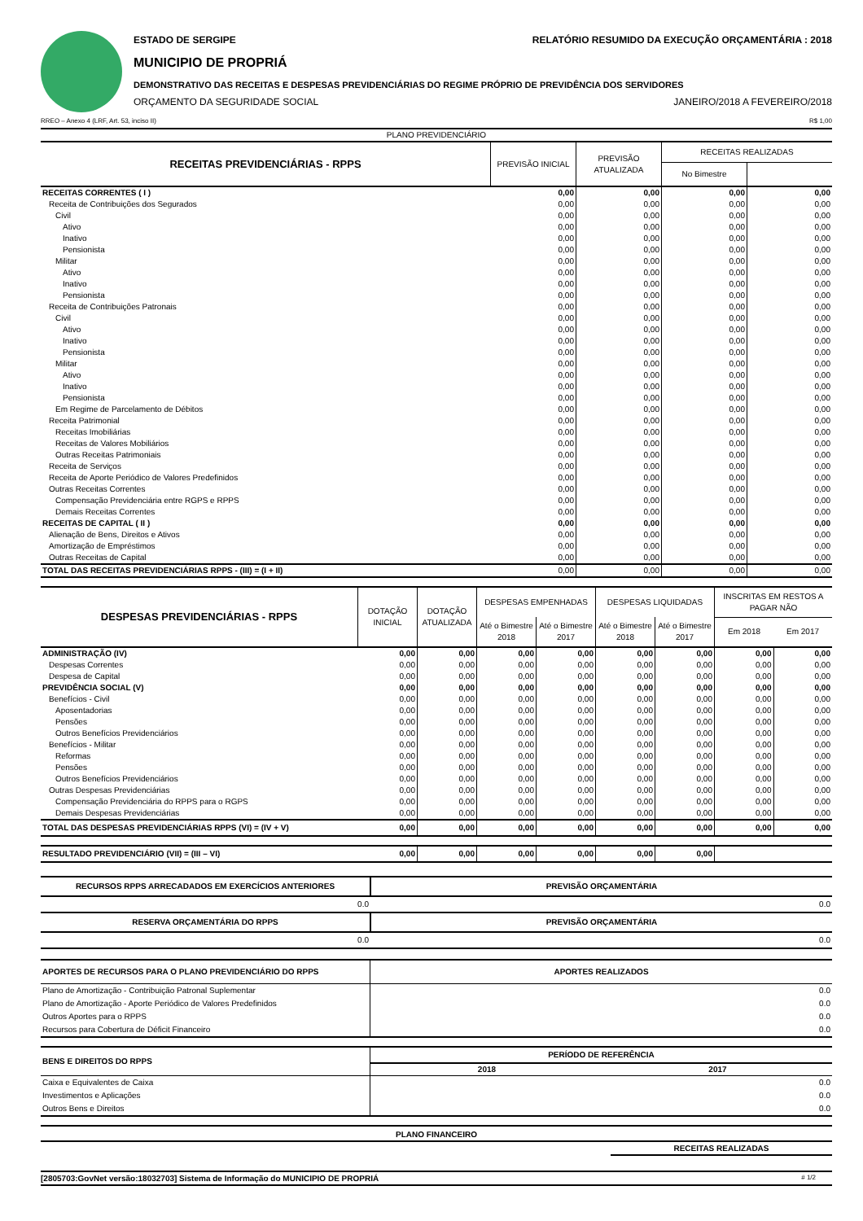ESTADO DE SERGIPE RELATÓRIO RESUMIDO DA EXECUÇÃO ORÇAMENTÁRIA : 2018
MUNICIPIO DE PROPRIÁ
DEMONSTRATIVO DAS RECEITAS E DESPESAS PREVIDENCIÁRIAS DO REGIME PRÓPRIO DE PREVIDÊNCIA DOS SERVIDORES
ORÇAMENTO DA SEGURIDADE SOCIAL JANEIRO/2018 A FEVEREIRO/2018
RREO – Anexo 4 (LRF, Art. 53, inciso II) R$ 1,00
| PLANO PREVIDENCIÁRIO | | | | |
| RECEITAS PREVIDENCIÁRIAS - RPPS | PREVISÃO INICIAL | PREVISÃO ATUALIZADA | RECEITAS REALIZADAS | |
| | | | No Bimestre | |
| RECEITAS CORRENTES ( I ) | 0,00 | 0,00 | 0,00 | 0,00 |
| Receita de Contribuições dos Segurados | 0,00 | 0,00 | 0,00 | 0,00 |
| Civil | 0,00 | 0,00 | 0,00 | 0,00 |
| Ativo | 0,00 | 0,00 | 0,00 | 0,00 |
| Inativo | 0,00 | 0,00 | 0,00 | 0,00 |
| Pensionista | 0,00 | 0,00 | 0,00 | 0,00 |
| Militar | 0,00 | 0,00 | 0,00 | 0,00 |
| Ativo | 0,00 | 0,00 | 0,00 | 0,00 |
| Inativo | 0,00 | 0,00 | 0,00 | 0,00 |
| Pensionista | 0,00 | 0,00 | 0,00 | 0,00 |
| Receita de Contribuições Patronais | 0,00 | 0,00 | 0,00 | 0,00 |
| Civil | 0,00 | 0,00 | 0,00 | 0,00 |
| Ativo | 0,00 | 0,00 | 0,00 | 0,00 |
| Inativo | 0,00 | 0,00 | 0,00 | 0,00 |
| Pensionista | 0,00 | 0,00 | 0,00 | 0,00 |
| Militar | 0,00 | 0,00 | 0,00 | 0,00 |
| Ativo | 0,00 | 0,00 | 0,00 | 0,00 |
| Inativo | 0,00 | 0,00 | 0,00 | 0,00 |
| Pensionista | 0,00 | 0,00 | 0,00 | 0,00 |
| Em Regime de Parcelamento de Débitos | 0,00 | 0,00 | 0,00 | 0,00 |
| Receita Patrimonial | 0,00 | 0,00 | 0,00 | 0,00 |
| Receitas Imobiliárias | 0,00 | 0,00 | 0,00 | 0,00 |
| Receitas de Valores Mobiliários | 0,00 | 0,00 | 0,00 | 0,00 |
| Outras Receitas Patrimoniais | 0,00 | 0,00 | 0,00 | 0,00 |
| Receita de Serviços | 0,00 | 0,00 | 0,00 | 0,00 |
| Receita de Aporte Periódico de Valores Predefinidos | 0,00 | 0,00 | 0,00 | 0,00 |
| Outras Receitas Correntes | 0,00 | 0,00 | 0,00 | 0,00 |
| Compensação Previdenciária entre RGPS e RPPS | 0,00 | 0,00 | 0,00 | 0,00 |
| Demais Receitas Correntes | 0,00 | 0,00 | 0,00 | 0,00 |
| RECEITAS DE CAPITAL ( II ) | 0,00 | 0,00 | 0,00 | 0,00 |
| Alienação de Bens, Direitos e Ativos | 0,00 | 0,00 | 0,00 | 0,00 |
| Amortização de Empréstimos | 0,00 | 0,00 | 0,00 | 0,00 |
| Outras Receitas de Capital | 0,00 | 0,00 | 0,00 | 0,00 |
| TOTAL DAS RECEITAS PREVIDENCIÁRIAS RPPS - (III) = (I + II) | 0,00 | 0,00 | 0,00 | 0,00 |
| DESPESAS PREVIDENCIÁRIAS - RPPS | DOTAÇÃO INICIAL | DOTAÇÃO ATUALIZADA | DESPESAS EMPENHADAS | | DESPESAS LIQUIDADAS | | INSCRITAS EM RESTOS A PAGAR NÃO | |
| --- | --- | --- | --- | --- | --- | --- | --- | --- |
| | | | Até o Bimestre 2018 | Até o Bimestre 2017 | Até o Bimestre 2018 | Até o Bimestre 2017 | Em 2018 | Em 2017 |
| ADMINISTRAÇÃO (IV) | 0,00 | 0,00 | 0,00 | 0,00 | 0,00 | 0,00 | 0,00 | 0,00 |
| Despesas Correntes | 0,00 | 0,00 | 0,00 | 0,00 | 0,00 | 0,00 | 0,00 | 0,00 |
| Despesa de Capital | 0,00 | 0,00 | 0,00 | 0,00 | 0,00 | 0,00 | 0,00 | 0,00 |
| PREVIDÊNCIA SOCIAL (V) | 0,00 | 0,00 | 0,00 | 0,00 | 0,00 | 0,00 | 0,00 | 0,00 |
| Benefícios - Civil | 0,00 | 0,00 | 0,00 | 0,00 | 0,00 | 0,00 | 0,00 | 0,00 |
| Aposentadorias | 0,00 | 0,00 | 0,00 | 0,00 | 0,00 | 0,00 | 0,00 | 0,00 |
| Pensões | 0,00 | 0,00 | 0,00 | 0,00 | 0,00 | 0,00 | 0,00 | 0,00 |
| Outros Benefícios Previdenciários | 0,00 | 0,00 | 0,00 | 0,00 | 0,00 | 0,00 | 0,00 | 0,00 |
| Benefícios - Militar | 0,00 | 0,00 | 0,00 | 0,00 | 0,00 | 0,00 | 0,00 | 0,00 |
| Reformas | 0,00 | 0,00 | 0,00 | 0,00 | 0,00 | 0,00 | 0,00 | 0,00 |
| Pensões | 0,00 | 0,00 | 0,00 | 0,00 | 0,00 | 0,00 | 0,00 | 0,00 |
| Outros Benefícios Previdenciários | 0,00 | 0,00 | 0,00 | 0,00 | 0,00 | 0,00 | 0,00 | 0,00 |
| Outras Despesas Previdenciárias | 0,00 | 0,00 | 0,00 | 0,00 | 0,00 | 0,00 | 0,00 | 0,00 |
| Compensação Previdenciária do RPPS para o RGPS | 0,00 | 0,00 | 0,00 | 0,00 | 0,00 | 0,00 | 0,00 | 0,00 |
| Demais Despesas Previdenciárias | 0,00 | 0,00 | 0,00 | 0,00 | 0,00 | 0,00 | 0,00 | 0,00 |
| TOTAL DAS DESPESAS PREVIDENCIÁRIAS RPPS (VI) = (IV + V) | 0,00 | 0,00 | 0,00 | 0,00 | 0,00 | 0,00 | 0,00 | 0,00 |
| RESULTADO PREVIDENCIÁRIO (VII) = (III – VI) | 0,00 | 0,00 | 0,00 | 0,00 | 0,00 | 0,00 | | |
| RECURSOS RPPS ARRECADADOS EM EXERCÍCIOS ANTERIORES | PREVISÃO ORÇAMENTÁRIA |
| 0.0 | 0.0 |
| RESERVA ORÇAMENTÁRIA DO RPPS | PREVISÃO ORÇAMENTÁRIA |
| 0.0 | 0.0 |
| APORTES DE RECURSOS PARA O PLANO PREVIDENCIÁRIO DO RPPS | APORTES REALIZADOS |
| Plano de Amortização - Contribuição Patronal Suplementar | 0.0 |
| Plano de Amortização - Aporte Periódico de Valores Predefinidos | 0.0 |
| Outros Aportes para o RPPS | 0.0 |
| Recursos para Cobertura de Déficit Financeiro | 0.0 |
| BENS E DIREITOS DO RPPS | PERÍODO DE REFERÊNCIA | |
| | 2018 | 2017 |
| Caixa e Equivalentes de Caixa | | 0.0 |
| Investimentos e Aplicações | | 0.0 |
| Outros Bens e Direitos | | 0.0 |
PLANO FINANCEIRO
RECEITAS REALIZADAS
[2805703:GovNet versão:18032703] Sistema de Informação do MUNICIPIO DE PROPRIÁ # 1/2